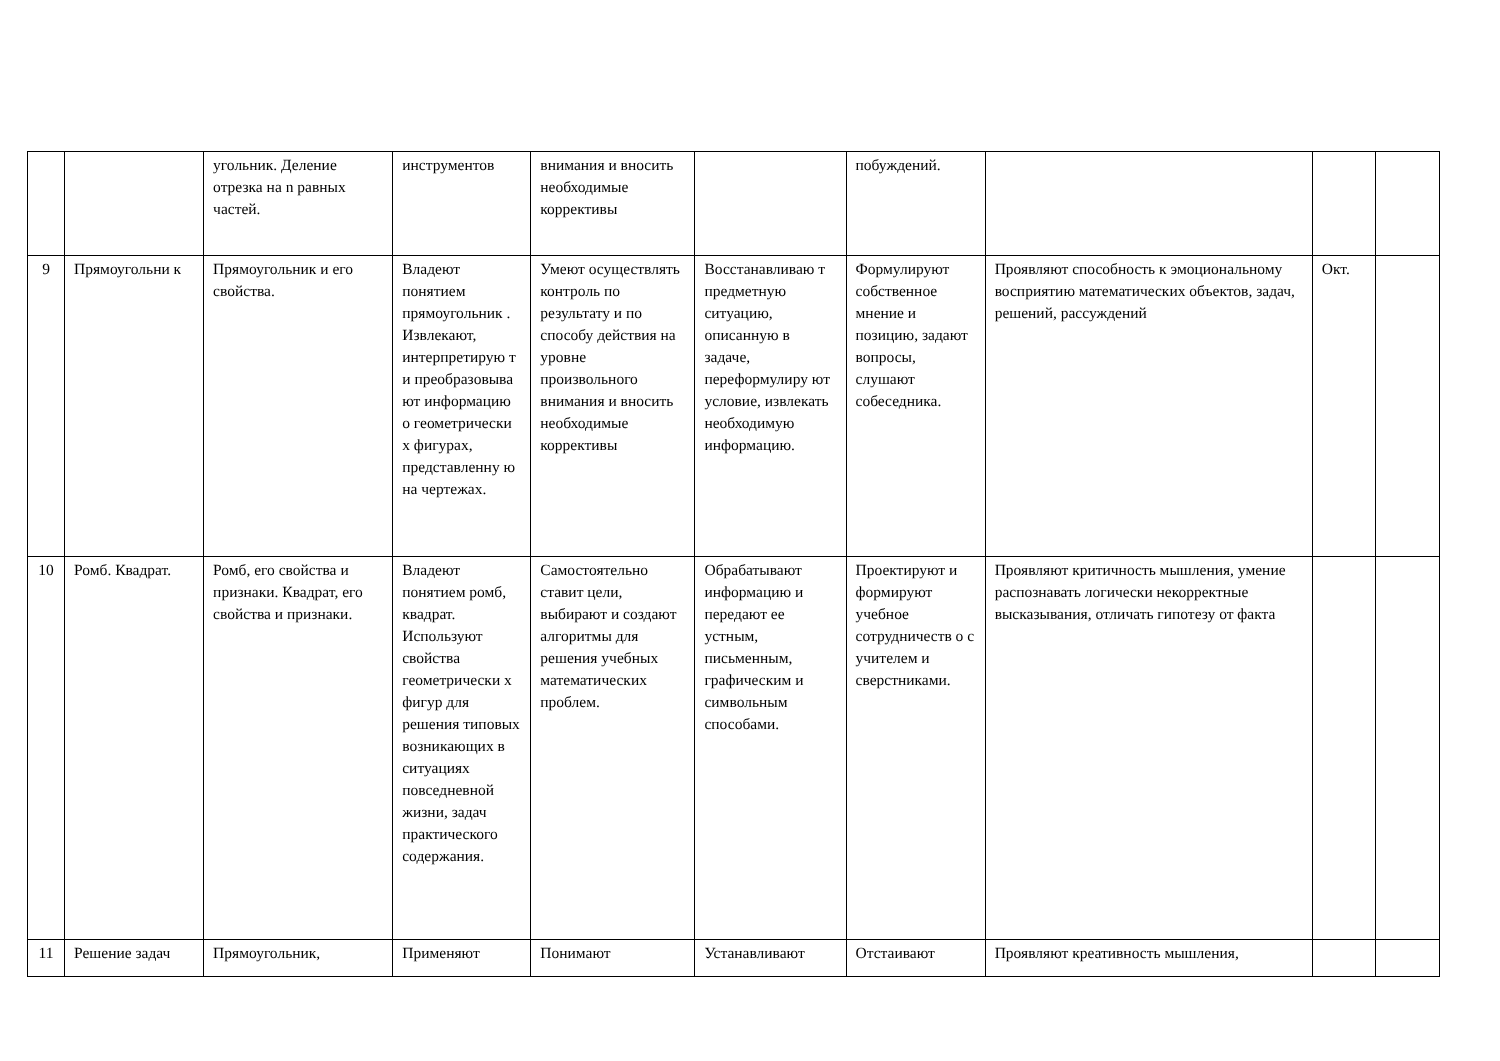| | | угольник. Деление отрезка на n равных частей. | инструментов | внимания и вносить необходимые коррективы | | побуждений. | | | |
| 9 | Прямоугольни к | Прямоугольник и его свойства. | Владеют понятием прямоугольник . Извлекают, интерпретирую т и преобразовыва ют информацию о геометрически х фигурах, представленну ю на чертежах. | Умеют осуществлять контроль по результату и по способу действия на уровне произвольного внимания и вносить необходимые коррективы | Восстанавливаю т предметную ситуацию, описанную в задаче, переформулиру ют условие, извлекать необходимую информацию. | Формулируют собственное мнение и позицию, задают вопросы, слушают собеседника. | Проявляют способность к эмоциональному восприятию математических объектов, задач, решений, рассуждений | Окт. | |
| 10 | Ромб. Квадрат. | Ромб, его свойства и признаки. Квадрат, его свойства и признаки. | Владеют понятием ромб, квадрат. Используют свойства геометрически х фигур для решения типовых возникающих в ситуациях повседневной жизни, задач практического содержания. | Самостоятельно ставит цели, выбирают и создают алгоритмы для решения учебных математических проблем. | Обрабатывают информацию и передают ее устным, письменным, графическим и символьным способами. | Проектируют и формируют учебное сотрудничеств о с учителем и сверстниками. | Проявляют критичность мышления, умение распознавать логически некорректные высказывания, отличать гипотезу от факта | | |
| 11 | Решение задач | Прямоугольник, | Применяют | Понимают | Устанавливают | Отстаивают | Проявляют креативность мышления, | | |